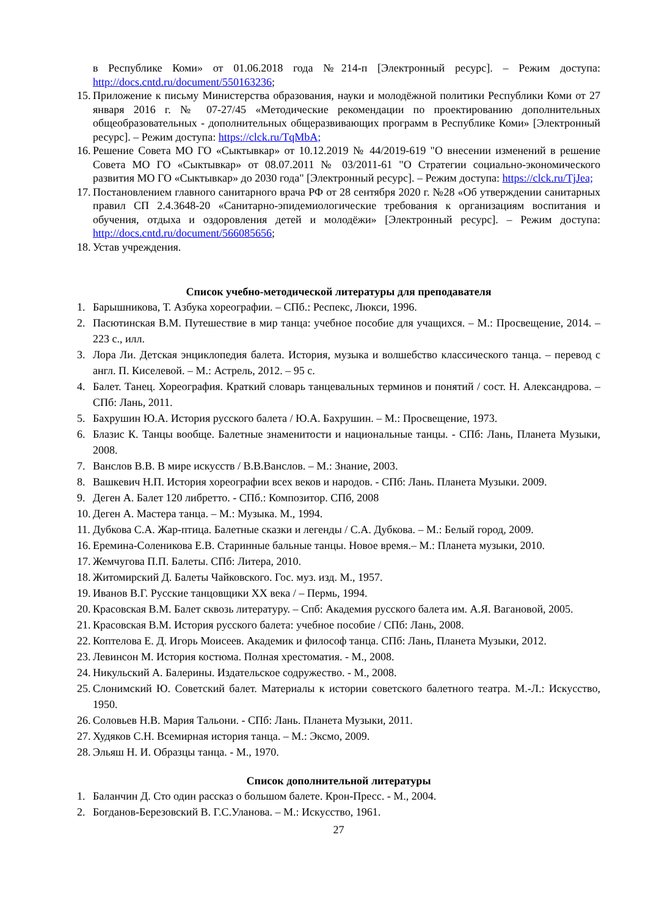в Республике Коми» от 01.06.2018 года №214-п [Электронный ресурс]. – Режим доступа: http://docs.cntd.ru/document/550163236;
15. Приложение к письму Министерства образования, науки и молодёжной политики Республики Коми от 27 января 2016 г. № 07-27/45 «Методические рекомендации по проектированию дополнительных общеобразовательных - дополнительных общеразвивающих программ в Республике Коми» [Электронный ресурс]. – Режим доступа: https://clck.ru/TqMbA;
16. Решение Совета МО ГО «Сыктывкар» от 10.12.2019 № 44/2019-619 "О внесении изменений в решение Совета МО ГО «Сыктывкар» от 08.07.2011 № 03/2011-61 "О Стратегии социально-экономического развития МО ГО «Сыктывкар» до 2030 года" [Электронный ресурс]. – Режим доступа: https://clck.ru/TjJea;
17. Постановлением главного санитарного врача РФ от 28 сентября 2020 г. №28 «Об утверждении санитарных правил СП 2.4.3648-20 «Санитарно-эпидемиологические требования к организациям воспитания и обучения, отдыха и оздоровления детей и молодёжи» [Электронный ресурс]. – Режим доступа: http://docs.cntd.ru/document/566085656;
18. Устав учреждения.
Список учебно-методической литературы для преподавателя
1. Барышникова, Т. Азбука хореографии. – СПб.: Респекс, Люкси, 1996.
2. Пасютинская В.М. Путешествие в мир танца: учебное пособие для учащихся. – М.: Просвещение, 2014. – 223 с., илл.
3. Лора Ли. Детская энциклопедия балета. История, музыка и волшебство классического танца. – перевод с англ. П. Киселевой. – М.: Астрель, 2012. – 95 с.
4. Балет. Танец. Хореография. Краткий словарь танцевальных терминов и понятий / сост. Н. Александрова. – СПб: Лань, 2011.
5. Бахрушин Ю.А. История русского балета / Ю.А. Бахрушин. – М.: Просвещение, 1973.
6. Блазис К. Танцы вообще. Балетные знаменитости и национальные танцы. - СПб: Лань, Планета Музыки, 2008.
7. Ванслов В.В. В мире искусств / В.В.Ванслов. – М.: Знание, 2003.
8. Вашкевич Н.П. История хореографии всех веков и народов. - СПб: Лань. Планета Музыки. 2009.
9. Деген А. Балет 120 либретто. - СПб.: Композитор. СПб, 2008
10. Деген А. Мастера танца. – М.: Музыка. М., 1994.
11. Дубкова С.А. Жар-птица. Балетные сказки и легенды / С.А. Дубкова. – М.: Белый город, 2009.
16. Еремина-Соленикова Е.В. Старинные бальные танцы. Новое время.– М.: Планета музыки, 2010.
17. Жемчугова П.П. Балеты. СПб: Литера, 2010.
18. Житомирский Д. Балеты Чайковского. Гос. муз. изд. М., 1957.
19. Иванов В.Г. Русские танцовщики XX века / – Пермь, 1994.
20. Красовская В.М. Балет сквозь литературу. – Спб: Академия русского балета им. А.Я. Вагановой, 2005.
21. Красовская В.М. История русского балета: учебное пособие / СПб: Лань, 2008.
22. Коптелова Е. Д. Игорь Моисеев. Академик и философ танца. СПб: Лань, Планета Музыки, 2012.
23. Левинсон М. История костюма. Полная хрестоматия. - М., 2008.
24. Никульский А. Балерины. Издательское содружество. - М., 2008.
25. Слонимский Ю. Советский балет. Материалы к истории советского балетного театра. М.-Л.: Искусство, 1950.
26. Соловьев Н.В. Мария Тальони. - СПб: Лань. Планета Музыки, 2011.
27. Худяков С.Н. Всемирная история танца. – М.: Эксмо, 2009.
28. Эльяш Н. И. Образцы танца. - М., 1970.
Список дополнительной литературы
1. Баланчин Д. Сто один рассказ о большом балете. Крон-Пресс. - М., 2004.
2. Богданов-Березовский В. Г.С.Уланова. – М.: Искусство, 1961.
27